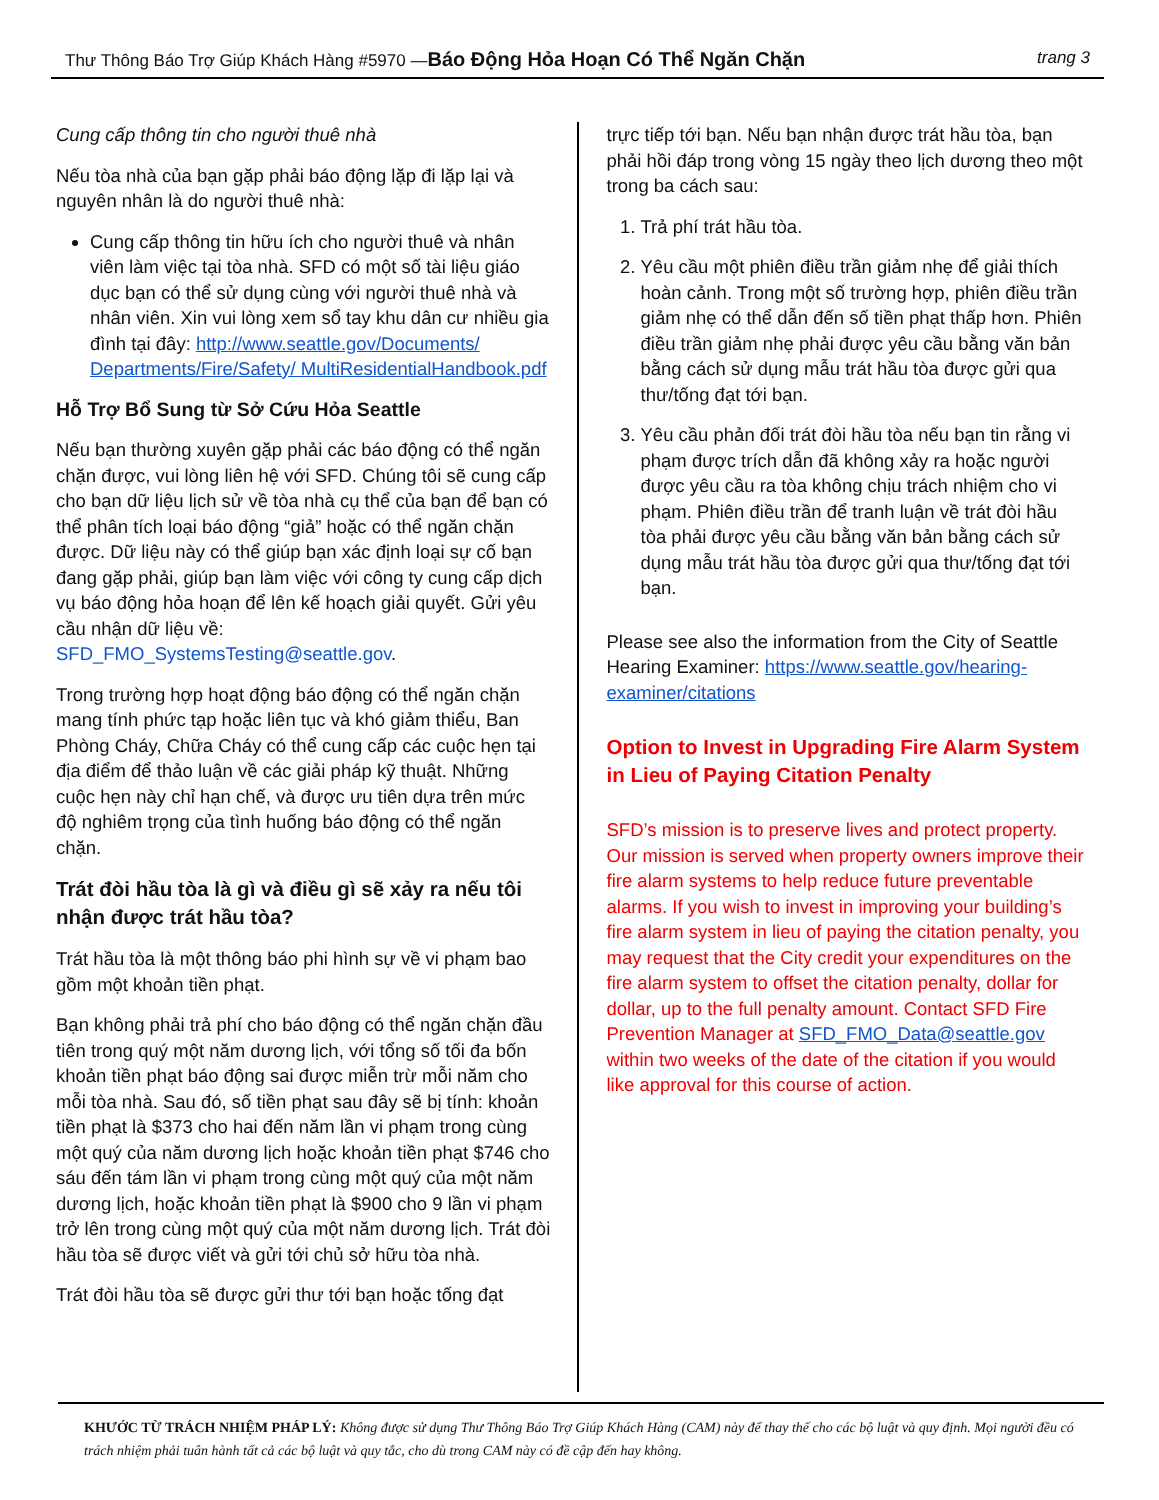Thư Thông Báo Trợ Giúp Khách Hàng #5970 —Báo Động Hỏa Hoạn Có Thể Ngăn Chặn trang 3
Cung cấp thông tin cho người thuê nhà
Nếu tòa nhà của bạn gặp phải báo động lặp đi lặp lại và nguyên nhân là do người thuê nhà:
Cung cấp thông tin hữu ích cho người thuê và nhân viên làm việc tại tòa nhà. SFD có một số tài liệu giáo dục bạn có thể sử dụng cùng với người thuê nhà và nhân viên. Xin vui lòng xem sổ tay khu dân cư nhiều gia đình tại đây: http://www.seattle.gov/Documents/ Departments/Fire/Safety/ MultiResidentialHandbook.pdf
Hỗ Trợ Bổ Sung từ Sở Cứu Hỏa Seattle
Nếu bạn thường xuyên gặp phải các báo động có thể ngăn chặn được, vui lòng liên hệ với SFD. Chúng tôi sẽ cung cấp cho bạn dữ liệu lịch sử về tòa nhà cụ thể của bạn để bạn có thể phân tích loại báo động “giả” hoặc có thể ngăn chặn được. Dữ liệu này có thể giúp bạn xác định loại sự cố bạn đang gặp phải, giúp bạn làm việc với công ty cung cấp dịch vụ báo động hỏa hoạn để lên kế hoạch giải quyết. Gửi yêu cầu nhận dữ liệu về: SFD_FMO_SystemsTesting@seattle.gov.
Trong trường hợp hoạt động báo động có thể ngăn chặn mang tính phức tạp hoặc liên tục và khó giảm thiểu, Ban Phòng Cháy, Chữa Cháy có thể cung cấp các cuộc hẹn tại địa điểm để thảo luận về các giải pháp kỹ thuật. Những cuộc hẹn này chỉ hạn chế, và được ưu tiên dựa trên mức độ nghiêm trọng của tình huống báo động có thể ngăn chặn.
Trát đòi hầu tòa là gì và điều gì sẽ xảy ra nếu tôi nhận được trát hầu tòa?
Trát hầu tòa là một thông báo phi hình sự về vi phạm bao gồm một khoản tiền phạt.
Bạn không phải trả phí cho báo động có thể ngăn chặn đầu tiên trong quý một năm dương lịch, với tổng số tối đa bốn khoản tiền phạt báo động sai được miễn trừ mỗi năm cho mỗi tòa nhà. Sau đó, số tiền phạt sau đây sẽ bị tính: khoản tiền phạt là $373 cho hai đến năm lần vi phạm trong cùng một quý của năm dương lịch hoặc khoản tiền phạt $746 cho sáu đến tám lần vi phạm trong cùng một quý của một năm dương lịch, hoặc khoản tiền phạt là $900 cho 9 lần vi phạm trở lên trong cùng một quý của một năm dương lịch. Trát đòi hầu tòa sẽ được viết và gửi tới chủ sở hữu tòa nhà.
Trát đòi hầu tòa sẽ được gửi thư tới bạn hoặc tống đạt
trực tiếp tới bạn. Nếu bạn nhận được trát hầu tòa, bạn phải hồi đáp trong vòng 15 ngày theo lịch dương theo một trong ba cách sau:
1. Trả phí trát hầu tòa.
2. Yêu cầu một phiên điều trần giảm nhẹ để giải thích hoàn cảnh. Trong một số trường hợp, phiên điều trần giảm nhẹ có thể dẫn đến số tiền phạt thấp hơn. Phiên điều trần giảm nhẹ phải được yêu cầu bằng văn bản bằng cách sử dụng mẫu trát hầu tòa được gửi qua thư/tống đạt tới bạn.
3. Yêu cầu phản đối trát đòi hầu tòa nếu bạn tin rằng vi phạm được trích dẫn đã không xảy ra hoặc người được yêu cầu ra tòa không chịu trách nhiệm cho vi phạm. Phiên điều trần để tranh luận về trát đòi hầu tòa phải được yêu cầu bằng văn bản bằng cách sử dụng mẫu trát hầu tòa được gửi qua thư/tống đạt tới bạn.
Please see also the information from the City of Seattle Hearing Examiner: https://www.seattle.gov/hearing-examiner/citations
Option to Invest in Upgrading Fire Alarm System in Lieu of Paying Citation Penalty
SFD’s mission is to preserve lives and protect property. Our mission is served when property owners improve their fire alarm systems to help reduce future preventable alarms. If you wish to invest in improving your building’s fire alarm system in lieu of paying the citation penalty, you may request that the City credit your expenditures on the fire alarm system to offset the citation penalty, dollar for dollar, up to the full penalty amount. Contact SFD Fire Prevention Manager at SFD_FMO_Data@seattle.gov within two weeks of the date of the citation if you would like approval for this course of action.
KHƯỚC TỪ TRÁCH NHIỆM PHÁP LÝ: Không được sử dụng Thư Thông Báo Trợ Giúp Khách Hàng (CAM) này để thay thế cho các bộ luật và quy định. Mọi người đều có trách nhiệm phải tuân hành tất cả các bộ luật và quy tắc, cho dù trong CAM này có đề cập đến hay không.